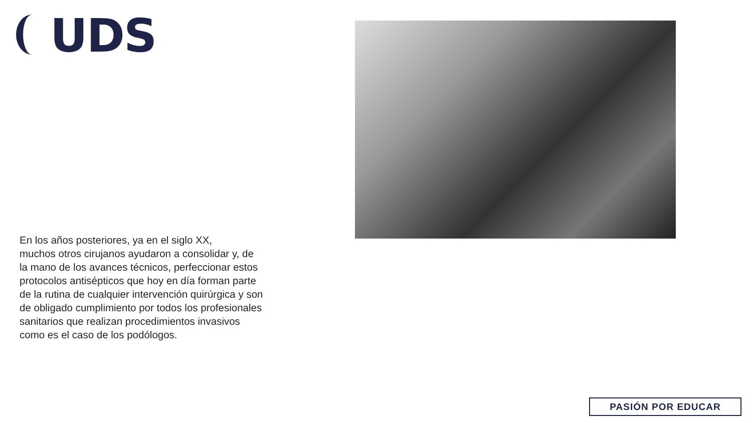UDS
En los años posteriores, ya en el siglo XX,
muchos otros cirujanos ayudaron a consolidar y, de
la mano de los avances técnicos, perfeccionar estos
protocolos antisépticos que hoy en día forman parte
de la rutina de cualquier intervención quirúrgica y son
de obligado cumplimiento por todos los profesionales
sanitarios que realizan procedimientos invasivos
como es el caso de los podólogos.
PASIÓN POR EDUCAR